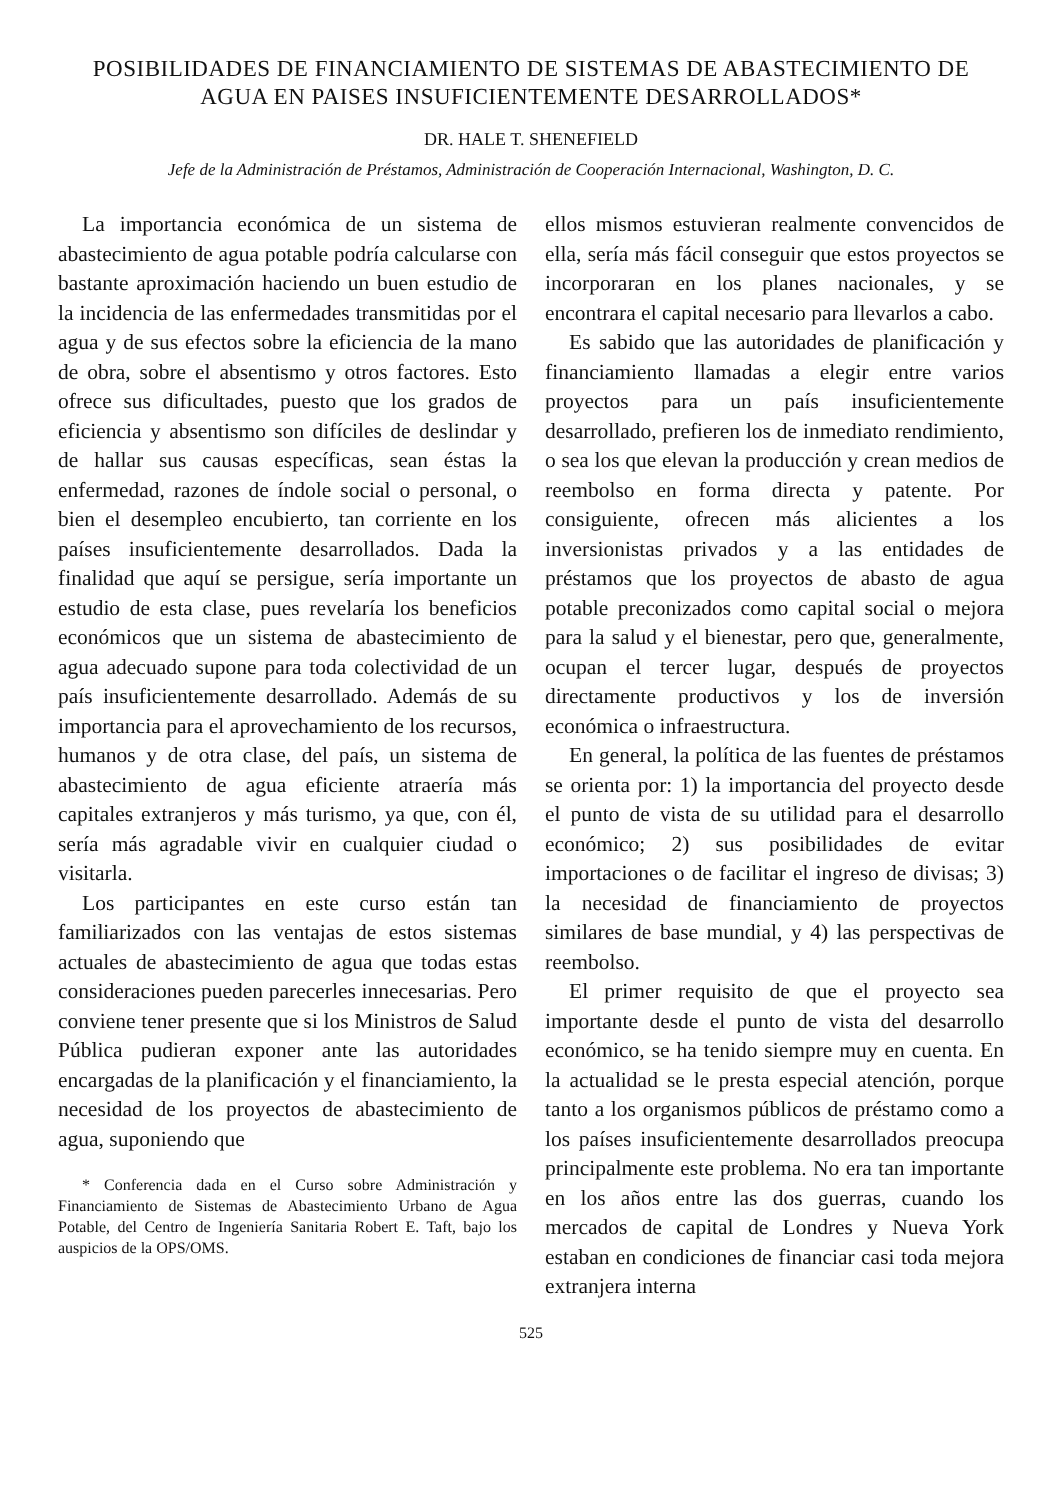POSIBILIDADES DE FINANCIAMIENTO DE SISTEMAS DE ABASTECIMIENTO DE AGUA EN PAISES INSUFICIENTEMENTE DESARROLLADOS*
DR. HALE T. SHENEFIELD
Jefe de la Administración de Préstamos, Administración de Cooperación Internacional, Washington, D. C.
La importancia económica de un sistema de abastecimiento de agua potable podría calcularse con bastante aproximación haciendo un buen estudio de la incidencia de las enfermedades transmitidas por el agua y de sus efectos sobre la eficiencia de la mano de obra, sobre el absentismo y otros factores. Esto ofrece sus dificultades, puesto que los grados de eficiencia y absentismo son difíciles de deslindar y de hallar sus causas específicas, sean éstas la enfermedad, razones de índole social o personal, o bien el desempleo encubierto, tan corriente en los países insuficientemente desarrollados. Dada la finalidad que aquí se persigue, sería importante un estudio de esta clase, pues revelaría los beneficios económicos que un sistema de abastecimiento de agua adecuado supone para toda colectividad de un país insuficientemente desarrollado. Además de su importancia para el aprovechamiento de los recursos, humanos y de otra clase, del país, un sistema de abastecimiento de agua eficiente atraería más capitales extranjeros y más turismo, ya que, con él, sería más agradable vivir en cualquier ciudad o visitarla.
Los participantes en este curso están tan familiarizados con las ventajas de estos sistemas actuales de abastecimiento de agua que todas estas consideraciones pueden parecerles innecesarias. Pero conviene tener presente que si los Ministros de Salud Pública pudieran exponer ante las autoridades encargadas de la planificación y el financiamiento, la necesidad de los proyectos de abastecimiento de agua, suponiendo que
* Conferencia dada en el Curso sobre Administración y Financiamiento de Sistemas de Abastecimiento Urbano de Agua Potable, del Centro de Ingeniería Sanitaria Robert E. Taft, bajo los auspicios de la OPS/OMS.
ellos mismos estuvieran realmente convencidos de ella, sería más fácil conseguir que estos proyectos se incorporaran en los planes nacionales, y se encontrara el capital necesario para llevarlos a cabo.
Es sabido que las autoridades de planificación y financiamiento llamadas a elegir entre varios proyectos para un país insuficientemente desarrollado, prefieren los de inmediato rendimiento, o sea los que elevan la producción y crean medios de reembolso en forma directa y patente. Por consiguiente, ofrecen más alicientes a los inversionistas privados y a las entidades de préstamos que los proyectos de abasto de agua potable preconizados como capital social o mejora para la salud y el bienestar, pero que, generalmente, ocupan el tercer lugar, después de proyectos directamente productivos y los de inversión económica o infraestructura.
En general, la política de las fuentes de préstamos se orienta por: 1) la importancia del proyecto desde el punto de vista de su utilidad para el desarrollo económico; 2) sus posibilidades de evitar importaciones o de facilitar el ingreso de divisas; 3) la necesidad de financiamiento de proyectos similares de base mundial, y 4) las perspectivas de reembolso.
El primer requisito de que el proyecto sea importante desde el punto de vista del desarrollo económico, se ha tenido siempre muy en cuenta. En la actualidad se le presta especial atención, porque tanto a los organismos públicos de préstamo como a los países insuficientemente desarrollados preocupa principalmente este problema. No era tan importante en los años entre las dos guerras, cuando los mercados de capital de Londres y Nueva York estaban en condiciones de financiar casi toda mejora extranjera interna
525